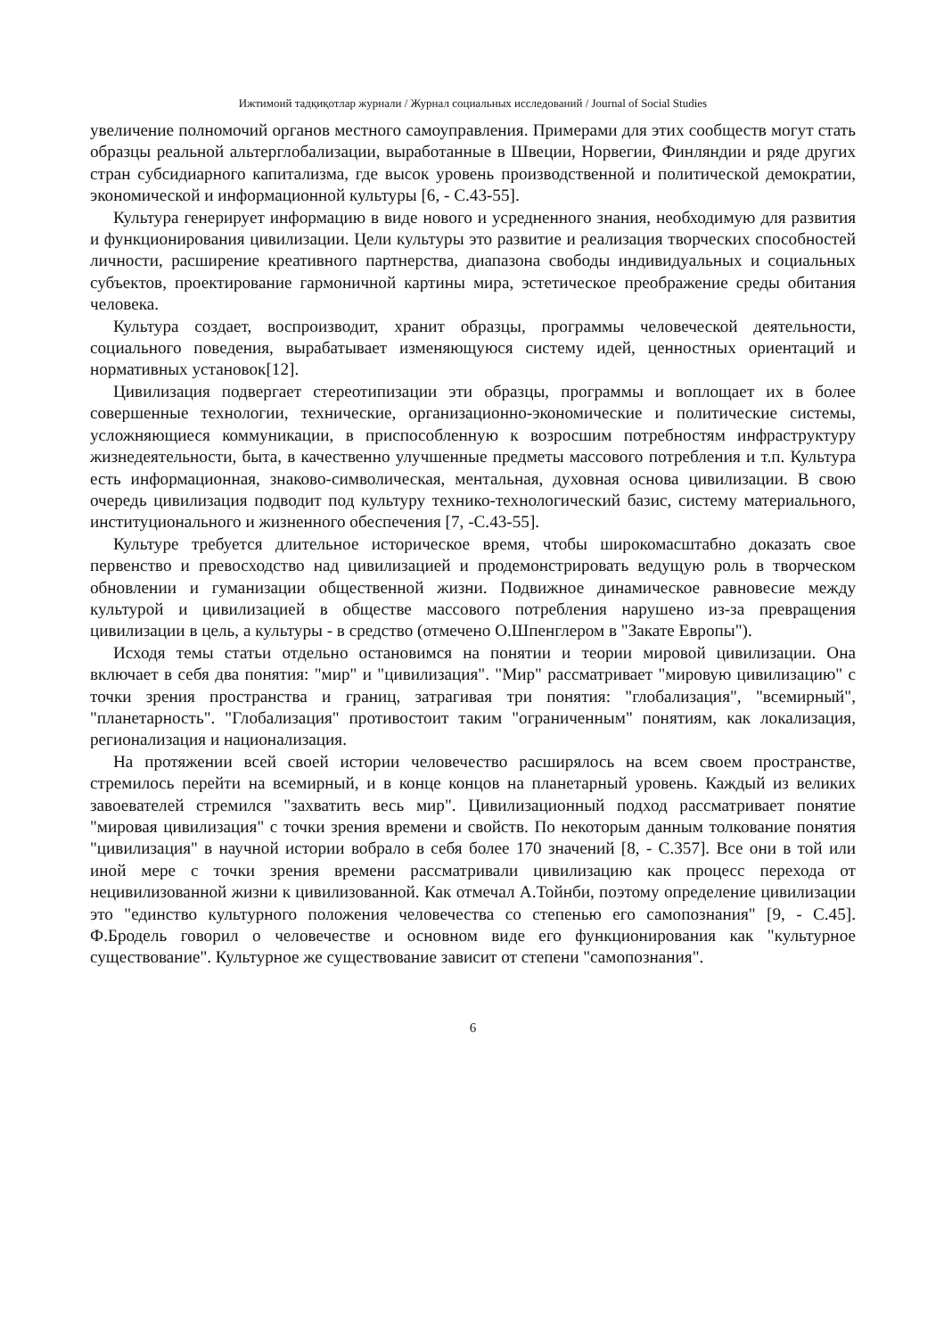Ижтимоий тадқиқотлар журнали / Журнал социальных исследований / Journal of Social Studies
увеличение полномочий органов местного самоуправления. Примерами для этих сообществ могут стать образцы реальной альтерглобализации, выработанные в Швеции, Норвегии, Финляндии и ряде других стран субсидиарного капитализма, где высок уровень производственной и политической демократии, экономической и информационной культуры [6, - С.43-55].
Культура генерирует информацию в виде нового и усредненного знания, необходимую для развития и функционирования цивилизации. Цели культуры это развитие и реализация творческих способностей личности, расширение креативного партнерства, диапазона свободы индивидуальных и социальных субъектов, проектирование гармоничной картины мира, эстетическое преображение среды обитания человека.
Культура создает, воспроизводит, хранит образцы, программы человеческой деятельности, социального поведения, вырабатывает изменяющуюся систему идей, ценностных ориентаций и нормативных установок[12].
Цивилизация подвергает стереотипизации эти образцы, программы и воплощает их в более совершенные технологии, технические, организационно-экономические и политические системы, усложняющиеся коммуникации, в приспособленную к возросшим потребностям инфраструктуру жизнедеятельности, быта, в качественно улучшенные предметы массового потребления и т.п. Культура есть информационная, знаково-символическая, ментальная, духовная основа цивилизации. В свою очередь цивилизация подводит под культуру технико-технологический базис, систему материального, институционального и жизненного обеспечения [7, -С.43-55].
Культуре требуется длительное историческое время, чтобы широкомасштабно доказать свое первенство и превосходство над цивилизацией и продемонстрировать ведущую роль в творческом обновлении и гуманизации общественной жизни. Подвижное динамическое равновесие между культурой и цивилизацией в обществе массового потребления нарушено из-за превращения цивилизации в цель, а культуры - в средство (отмечено О.Шпенглером в "Закате Европы").
Исходя темы статьи отдельно остановимся на понятии и теории мировой цивилизации. Она включает в себя два понятия: "мир" и "цивилизация". "Мир" рассматривает "мировую цивилизацию" с точки зрения пространства и границ, затрагивая три понятия: "глобализация", "всемирный", "планетарность". "Глобализация" противостоит таким "ограниченным" понятиям, как локализация, регионализация и национализация.
На протяжении всей своей истории человечество расширялось на всем своем пространстве, стремилось перейти на всемирный, и в конце концов на планетарный уровень. Каждый из великих завоевателей стремился "захватить весь мир". Цивилизационный подход рассматривает понятие "мировая цивилизация" с точки зрения времени и свойств. По некоторым данным толкование понятия "цивилизация" в научной истории вобрало в себя более 170 значений [8, - С.357]. Все они в той или иной мере с точки зрения времени рассматривали цивилизацию как процесс перехода от нецивилизованной жизни к цивилизованной. Как отмечал А.Тойнби, поэтому определение цивилизации это "единство культурного положения человечества со степенью его самопознания" [9, - С.45]. Ф.Бродель говорил о человечестве и основном виде его функционирования как "культурное существование". Культурное же существование зависит от степени "самопознания".
6